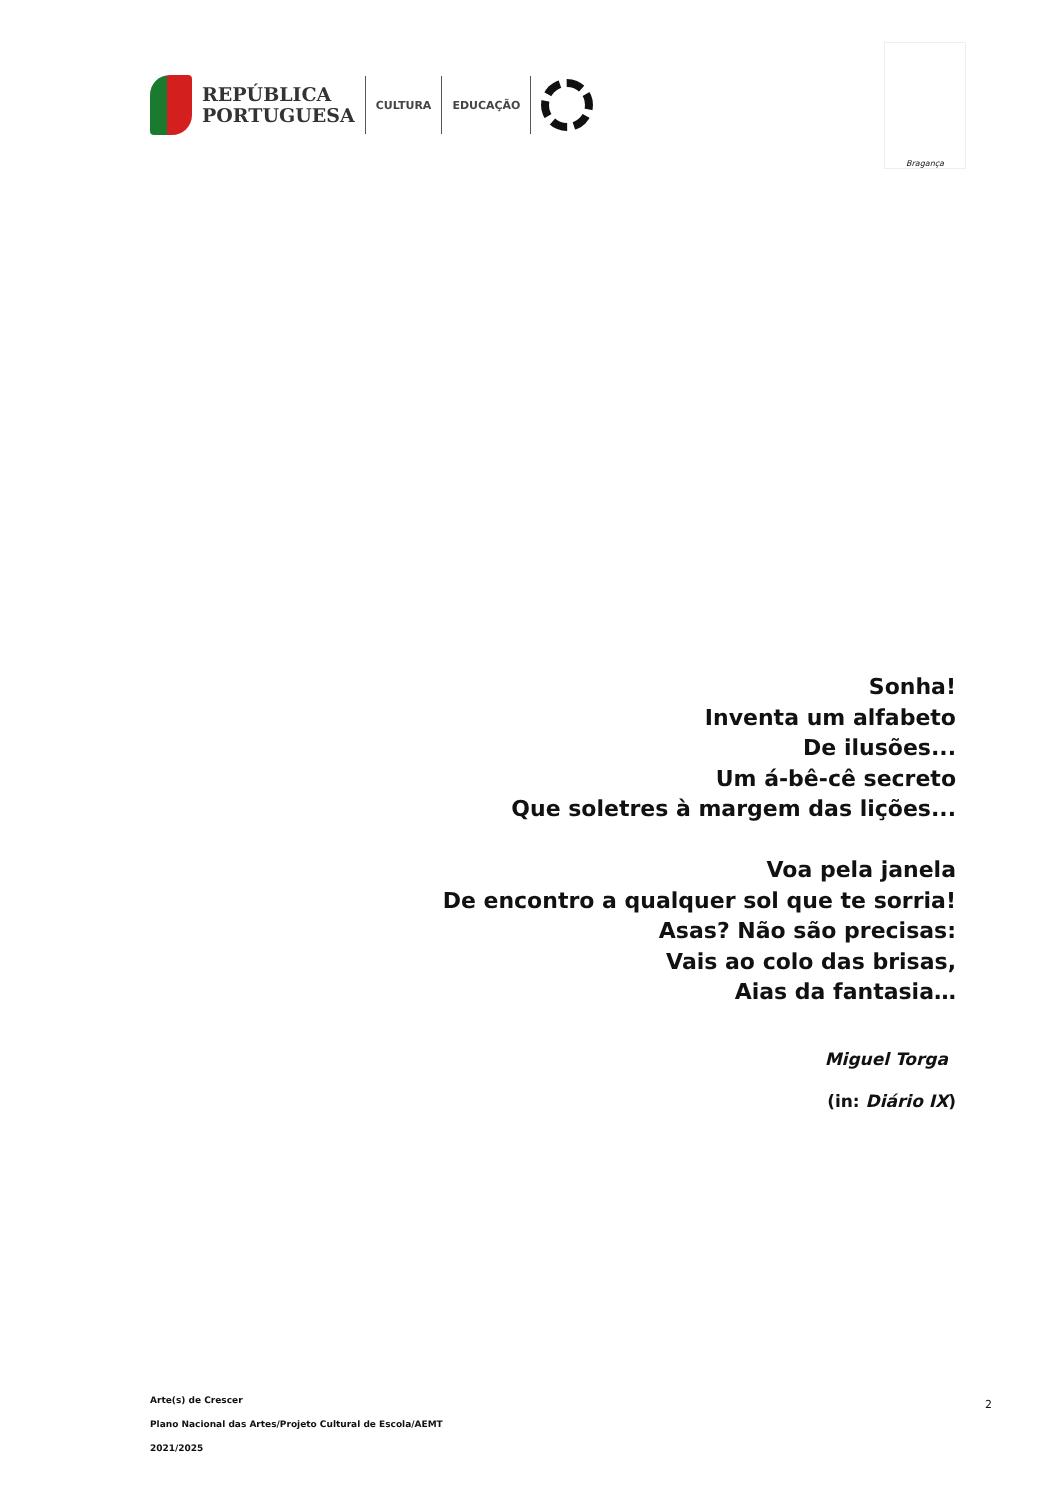REPÚBLICA
PORTUGUESA
CULTURA EDUCAÇÃO
Bragança
Sonha!
Inventa um alfabeto
De ilusões...
Um á-bê-cê secreto
Que soletres à margem das lições...
Voa pela janela
De encontro a qualquer sol que te sorria!
Asas? Não são precisas:
Vais ao colo das brisas,
Aias da fantasia…
Miguel Torga
(in: Diário IX)
Arte(s) de Crescer
Plano Nacional das Artes/Projeto Cultural de Escola/AEMT
2021/2025
2